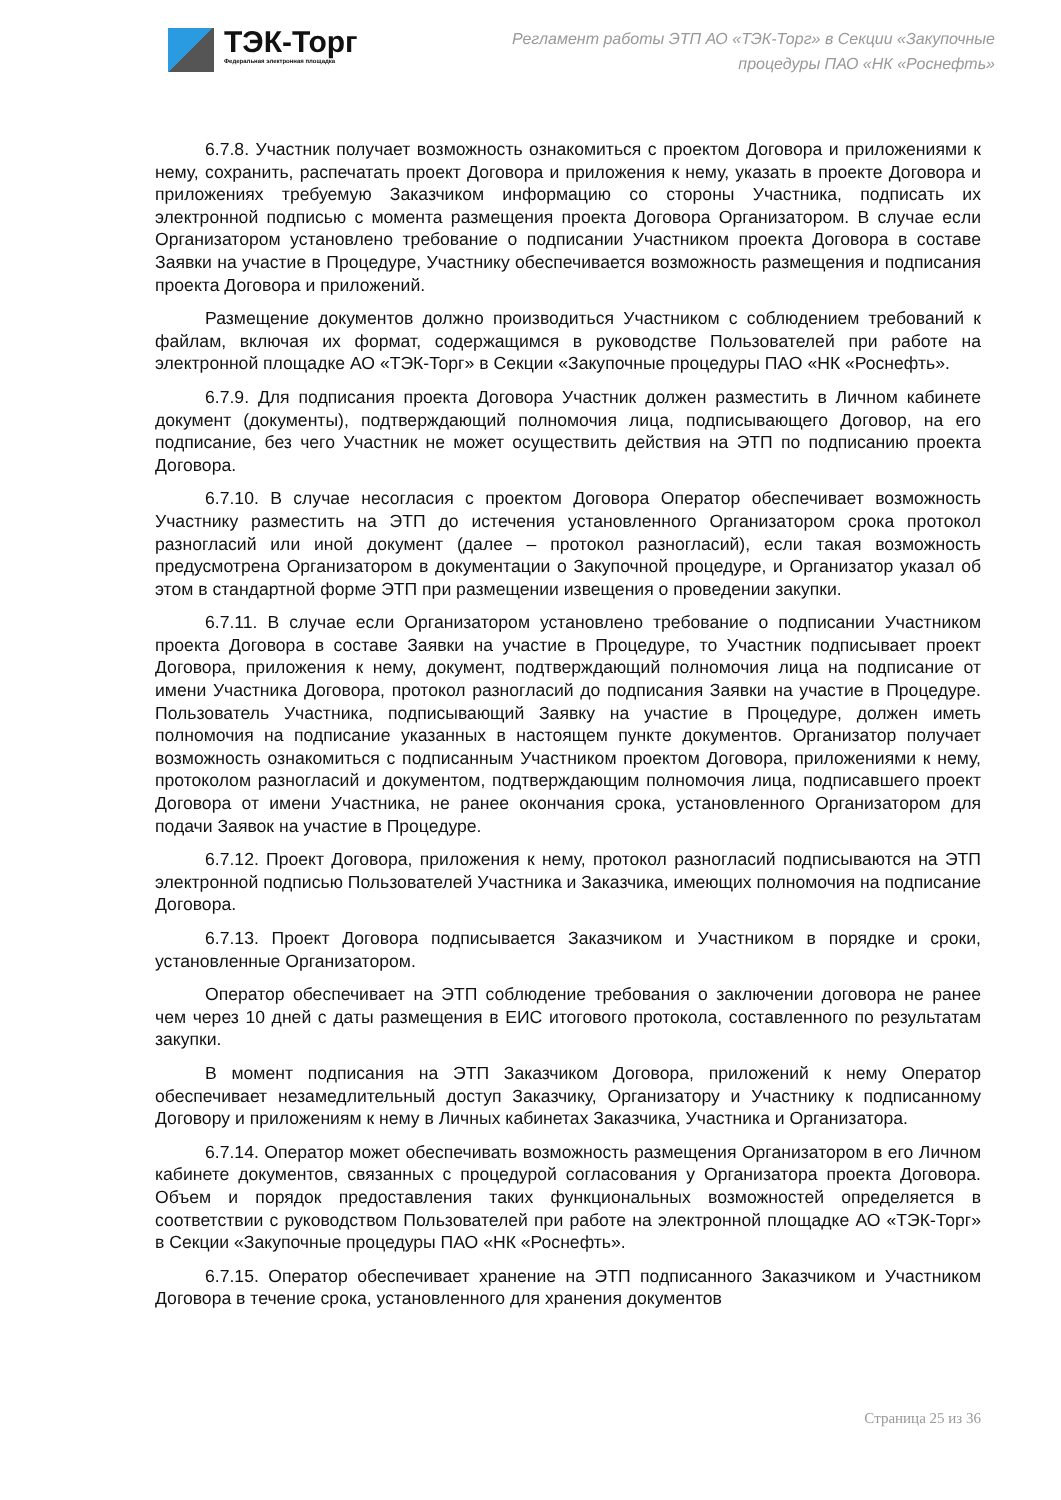ТЭК-Торг
Федеральная электронная площадка
Регламент работы ЭТП АО «ТЭК-Торг» в Секции «Закупочные процедуры ПАО «НК «Роснефть»
6.7.8. Участник получает возможность ознакомиться с проектом Договора и приложениями к нему, сохранить, распечатать проект Договора и приложения к нему, указать в проекте Договора и приложениях требуемую Заказчиком информацию со стороны Участника, подписать их электронной подписью с момента размещения проекта Договора Организатором. В случае если Организатором установлено требование о подписании Участником проекта Договора в составе Заявки на участие в Процедуре, Участнику обеспечивается возможность размещения и подписания проекта Договора и приложений.
Размещение документов должно производиться Участником с соблюдением требований к файлам, включая их формат, содержащимся в руководстве Пользователей при работе на электронной площадке АО «ТЭК-Торг» в Секции «Закупочные процедуры ПАО «НК «Роснефть».
6.7.9. Для подписания проекта Договора Участник должен разместить в Личном кабинете документ (документы), подтверждающий полномочия лица, подписывающего Договор, на его подписание, без чего Участник не может осуществить действия на ЭТП по подписанию проекта Договора.
6.7.10. В случае несогласия с проектом Договора Оператор обеспечивает возможность Участнику разместить на ЭТП до истечения установленного Организатором срока протокол разногласий или иной документ (далее – протокол разногласий), если такая возможность предусмотрена Организатором в документации о Закупочной процедуре, и Организатор указал об этом в стандартной форме ЭТП при размещении извещения о проведении закупки.
6.7.11. В случае если Организатором установлено требование о подписании Участником проекта Договора в составе Заявки на участие в Процедуре, то Участник подписывает проект Договора, приложения к нему, документ, подтверждающий полномочия лица на подписание от имени Участника Договора, протокол разногласий до подписания Заявки на участие в Процедуре. Пользователь Участника, подписывающий Заявку на участие в Процедуре, должен иметь полномочия на подписание указанных в настоящем пункте документов. Организатор получает возможность ознакомиться с подписанным Участником проектом Договора, приложениями к нему, протоколом разногласий и документом, подтверждающим полномочия лица, подписавшего проект Договора от имени Участника, не ранее окончания срока, установленного Организатором для подачи Заявок на участие в Процедуре.
6.7.12. Проект Договора, приложения к нему, протокол разногласий подписываются на ЭТП электронной подписью Пользователей Участника и Заказчика, имеющих полномочия на подписание Договора.
6.7.13. Проект Договора подписывается Заказчиком и Участником в порядке и сроки, установленные Организатором.
Оператор обеспечивает на ЭТП соблюдение требования о заключении договора не ранее чем через 10 дней с даты размещения в ЕИС итогового протокола, составленного по результатам закупки.
В момент подписания на ЭТП Заказчиком Договора, приложений к нему Оператор обеспечивает незамедлительный доступ Заказчику, Организатору и Участнику к подписанному Договору и приложениям к нему в Личных кабинетах Заказчика, Участника и Организатора.
6.7.14. Оператор может обеспечивать возможность размещения Организатором в его Личном кабинете документов, связанных с процедурой согласования у Организатора проекта Договора. Объем и порядок предоставления таких функциональных возможностей определяется в соответствии с руководством Пользователей при работе на электронной площадке АО «ТЭК-Торг» в Секции «Закупочные процедуры ПАО «НК «Роснефть».
6.7.15. Оператор обеспечивает хранение на ЭТП подписанного Заказчиком и Участником Договора в течение срока, установленного для хранения документов
Страница 25 из 36